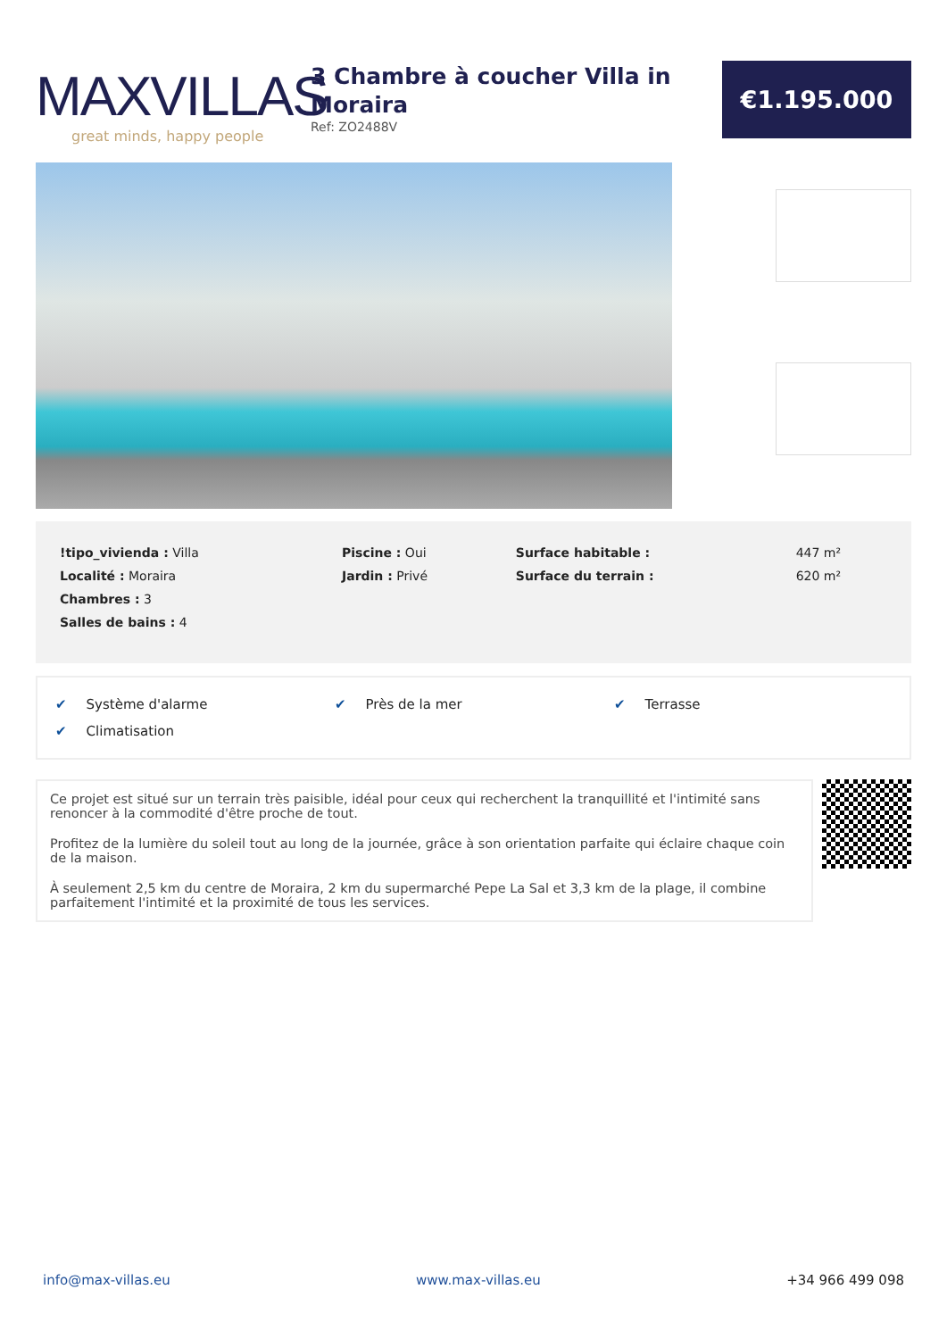MAXVILLAS
great minds, happy people
3 Chambre à coucher Villa in Moraira
Ref: ZO2488V
€1.195.000
| !tipo_vivienda : Villa | Piscine : Oui | Surface habitable : | 447 m² |
| Localité : Moraira | Jardin : Privé | Surface du terrain : | 620 m² |
| Chambres : 3 | | | |
| Salles de bains : 4 | | | |
| ✔ Système d'alarme | ✔ Près de la mer | ✔ Terrasse |
| ✔ Climatisation | | |
Ce projet est situé sur un terrain très paisible, idéal pour ceux qui recherchent la tranquillité et l'intimité sans renoncer à la commodité d'être proche de tout.
Profitez de la lumière du soleil tout au long de la journée, grâce à son orientation parfaite qui éclaire chaque coin de la maison.
À seulement 2,5 km du centre de Moraira, 2 km du supermarché Pepe La Sal et 3,3 km de la plage, il combine parfaitement l'intimité et la proximité de tous les services.
info@max-villas.eu www.max-villas.eu +34 966 499 098